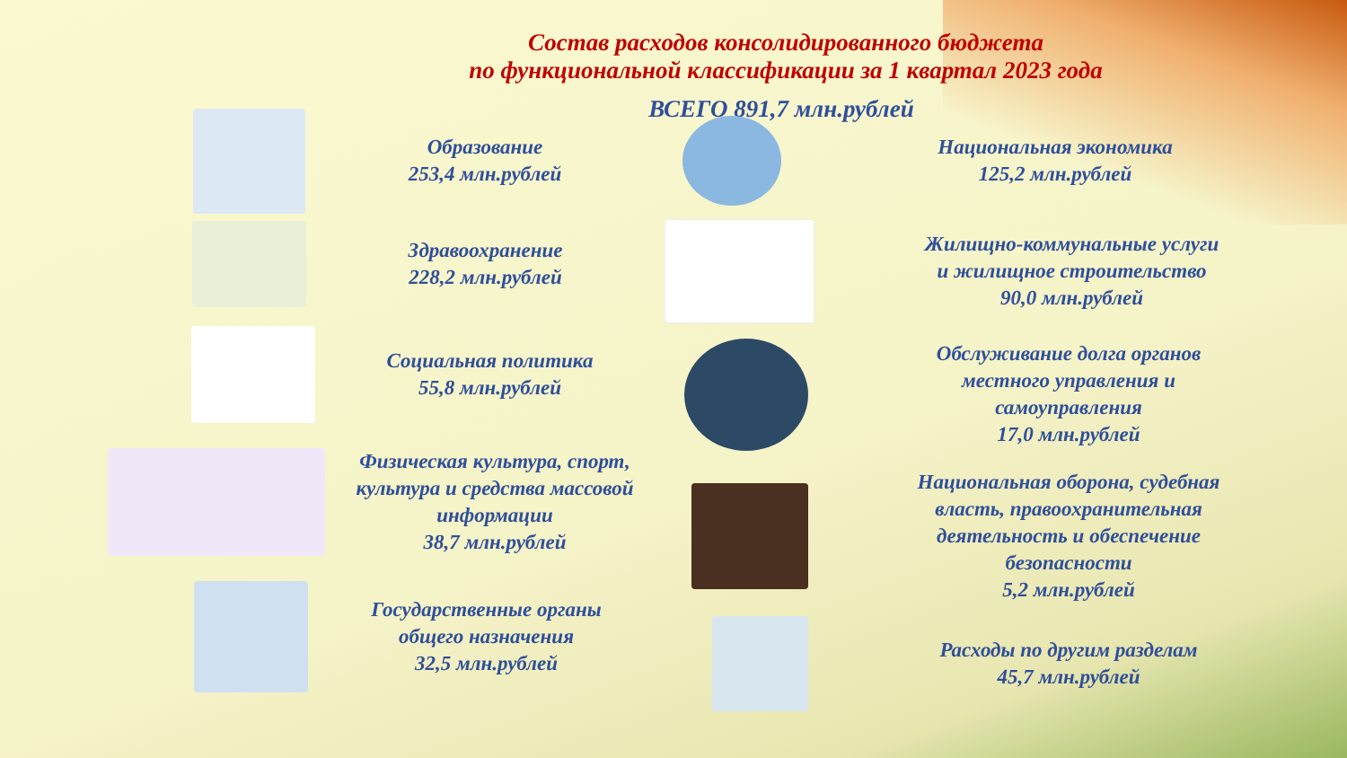Состав расходов консолидированного бюджета
по функциональной классификации за 1 квартал 2023 года
ВСЕГО 891,7 млн.рублей
Образование
253,4 млн.рублей
Здравоохранение
228,2 млн.рублей
Социальная политика
55,8 млн.рублей
Физическая культура, спорт,
культура и средства массовой
информации
38,7 млн.рублей
Государственные органы
общего назначения
32,5 млн.рублей
Национальная экономика
125,2 млн.рублей
Жилищно-коммунальные услуги
и жилищное строительство
90,0 млн.рублей
Обслуживание долга органов
местного управления и
самоуправления
17,0 млн.рублей
Национальная оборона, судебная
власть, правоохранительная
деятельность и обеспечение
безопасности
5,2 млн.рублей
Расходы по другим разделам
45,7 млн.рублей